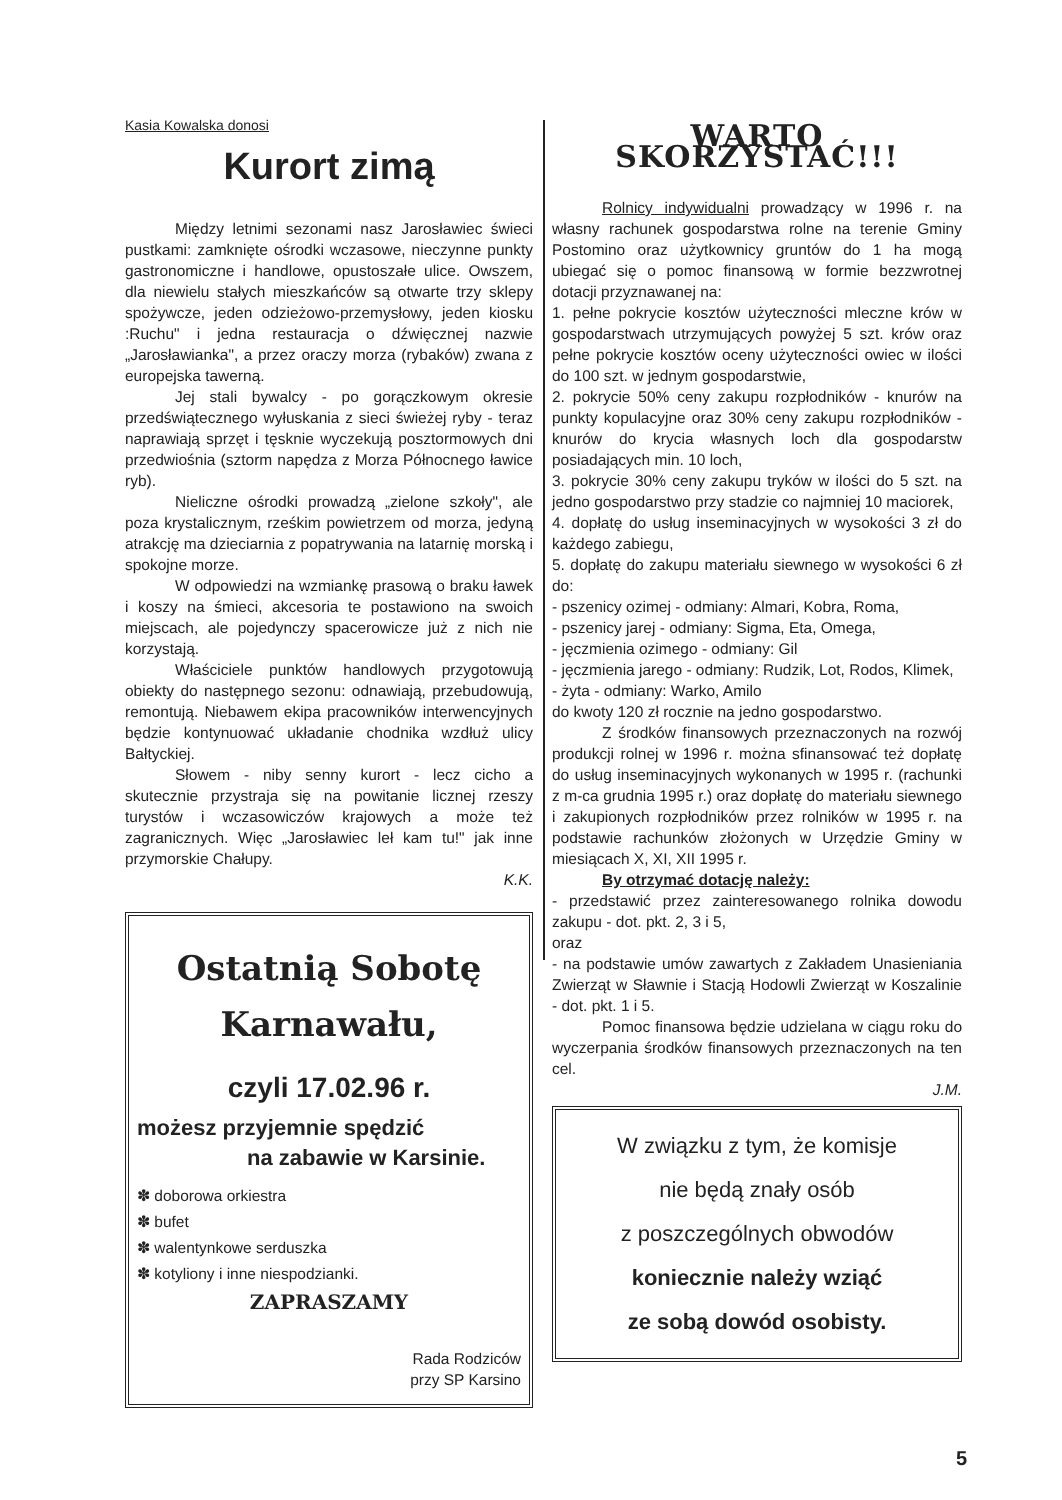Kasia Kowalska donosi
Kurort zimą
Między letnimi sezonami nasz Jarosławiec świeci pustkami: zamknięte ośrodki wczasowe, nieczynne punkty gastronomiczne i handlowe, opustoszałe ulice. Owszem, dla niewielu stałych mieszkańców są otwarte trzy sklepy spożywcze, jeden odzieżowo-przemysłowy, jeden kiosku :Ruchu" i jedna restauracja o dźwięcznej nazwie „Jarosławianka", a przez oraczy morza (rybaków) zwana z europejska tawerną.
Jej stali bywalcy - po gorączkowym okresie przedświątecznego wyłuskania z sieci świeżej ryby - teraz naprawiają sprzęt i tęsknie wyczekują posztormowych dni przedwiośnia (sztorm napędza z Morza Północnego ławice ryb).
Nieliczne ośrodki prowadzą „zielone szkoły", ale poza krystalicznym, rześkim powietrzem od morza, jedyną atrakcję ma dzieciarnia z popatrywania na latarnię morską i spokojne morze.
W odpowiedzi na wzmiankę prasową o braku ławek i koszy na śmieci, akcesoria te postawiono na swoich miejscach, ale pojedynczy spacerowicze już z nich nie korzystają.
Właściciele punktów handlowych przygotowują obiekty do następnego sezonu: odnawiają, przebudowują, remontują. Niebawem ekipa pracowników interwencyjnych będzie kontynuować układanie chodnika wzdłuż ulicy Bałtyckiej.
Słowem - niby senny kurort - lecz cicho a skutecznie przystraja się na powitanie licznej rzeszy turystów i wczasowiczów krajowych a może też zagranicznych. Więc „Jarosławiec leł kam tu!" jak inne przymorskie Chałupy.
K.K.
Ostatnią Sobotę
Karnawału,
czyli 17.02.96 r.
możesz przyjemnie spędzić
na zabawie w Karsinie.
✽ doborowa orkiestra
✽ bufet
✽ walentynkowe serduszka
✽ kotyliony i inne niespodzianki.
ZAPRASZAMY
Rada Rodziców
przy SP Karsino
WARTO SKORZYSTAĆ!!!
Rolnicy indywidualni prowadzący w 1996 r. na własny rachunek gospodarstwa rolne na terenie Gminy Postomino oraz użytkownicy gruntów do 1 ha mogą ubiegać się o pomoc finansową w formie bezzwrotnej dotacji przyznawanej na:
1. pełne pokrycie kosztów użyteczności mleczne krów w gospodarstwach utrzymujących powyżej 5 szt. krów oraz pełne pokrycie kosztów oceny użyteczności owiec w ilości do 100 szt. w jednym gospodarstwie,
2. pokrycie 50% ceny zakupu rozpłodników - knurów na punkty kopulacyjne oraz 30% ceny zakupu rozpłodników - knurów do krycia własnych loch dla gospodarstw posiadających min. 10 loch,
3. pokrycie 30% ceny zakupu tryków w ilości do 5 szt. na jedno gospodarstwo przy stadzie co najmniej 10 maciorek,
4. dopłatę do usług inseminacyjnych w wysokości 3 zł do każdego zabiegu,
5. dopłatę do zakupu materiału siewnego w wysokości 6 zł do:
- pszenicy ozimej - odmiany: Almari, Kobra, Roma,
- pszenicy jarej - odmiany: Sigma, Eta, Omega,
- jęczmienia ozimego - odmiany: Gil
- jęczmienia jarego - odmiany: Rudzik, Lot, Rodos, Klimek,
- żyta - odmiany: Warko, Amilo
do kwoty 120 zł rocznie na jedno gospodarstwo.
Z środków finansowych przeznaczonych na rozwój produkcji rolnej w 1996 r. można sfinansować też dopłatę do usług inseminacyjnych wykonanych w 1995 r. (rachunki z m-ca grudnia 1995 r.) oraz dopłatę do materiału siewnego i zakupionych rozpłodników przez rolników w 1995 r. na podstawie rachunków złożonych w Urzędzie Gminy w miesiącach X, XI, XII 1995 r.
By otrzymać dotację należy:
- przedstawić przez zainteresowanego rolnika dowodu zakupu - dot. pkt. 2, 3 i 5,
oraz
- na podstawie umów zawartych z Zakładem Unasieniania Zwierząt w Sławnie i Stacją Hodowli Zwierząt w Koszalinie - dot. pkt. 1 i 5.
Pomoc finansowa będzie udzielana w ciągu roku do wyczerpania środków finansowych przeznaczonych na ten cel.
J.M.
W związku z tym, że komisje
nie będą znały osób
z poszczególnych obwodów
koniecznie należy wziąć
ze sobą dowód osobisty.
5